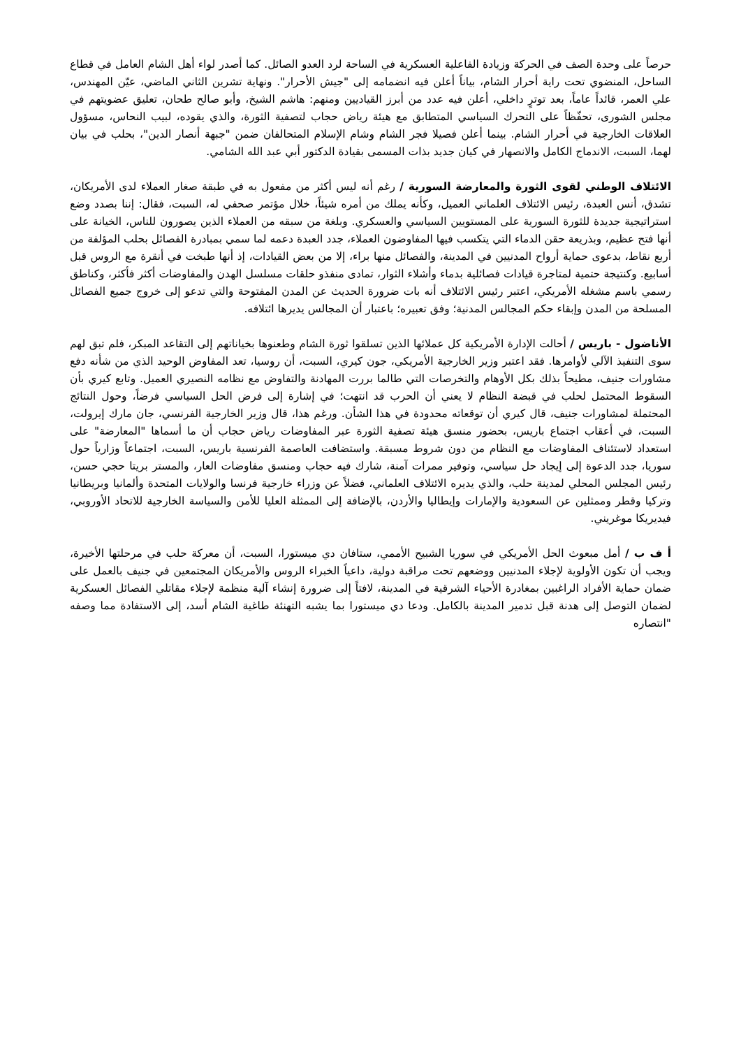حرصاً على وحدة الصف في الحركة وزيادة الفاعلية العسكرية في الساحة لرد العدو الصائل. كما أصدر لواء أهل الشام العامل في قطاع الساحل، المنضوي تحت راية أحرار الشام، بياناً أعلن فيه انضمامه إلى "جيش الأحرار". ونهاية تشرين الثاني الماضي، عيّن المهندس، علي العمر، قائداً عاماً، بعد توترٍ داخلي، أعلن فيه عدد من أبرز القياديين ومنهم: هاشم الشيخ، وأبو صالح طحان، تعليق عضويتهم في مجلس الشورى، تحفّظاً على التحرك السياسي المتطابق مع هيئة رياض حجاب لتصفية الثورة، والذي يقوده، لبيب النحاس، مسؤول العلاقات الخارجية في أحرار الشام. بينما أعلن فصيلا فجر الشام وشام الإسلام المتحالفان ضمن "جبهة أنصار الدين"، بحلب في بيان لهما، السبت، الاندماج الكامل والانصهار في كيان جديد بذات المسمى بقيادة الدكتور أبي عبد الله الشامي.
الائتلاف الوطني لقوى الثورة والمعارضة السورية / رغم أنه ليس أكثر من مفعول به في طبقة صغار العملاء لدى الأمريكان، تشدق، أنس العبدة، رئيس الائتلاف العلماني العميل، وكأنه يملك من أمره شيئاً، خلال مؤتمر صحفي له، السبت، فقال: إننا بصدد وضع استراتيجية جديدة للثورة السورية على المستويين السياسي والعسكري. وبلغة من سبقه من العملاء الذين يصورون للناس، الخيانة على أنها فتح عظيم، وبذريعة حقن الدماء التي يتكسب فيها المفاوضون العملاء، جدد العبدة دعمه لما سمي بمبادرة الفصائل بحلب المؤلفة من أربع نقاط، بدعوى حماية أرواح المدنيين في المدينة، والفصائل منها براء، إلا من بعض القيادات، إذ أنها طبخت في أنقرة مع الروس قبل أسابيع. وكنتيجة حتمية لمتاجرة قيادات فصائلية بدماء وأشلاء الثوار، تمادى منفذو حلقات مسلسل الهدن والمفاوضات أكثر فأكثر، وكناطق رسمي باسم مشغله الأمريكي، اعتبر رئيس الائتلاف أنه بات ضرورة الحديث عن المدن المفتوحة والتي تدعو إلى خروج جميع الفصائل المسلحة من المدن وإبقاء حكم المجالس المدنية؛ وفق تعبيره؛ باعتبار أن المجالس يديرها ائتلافه.
الأناضول - باريس / أحالت الإدارة الأمريكية كل عملائها الذين تسلقوا ثورة الشام وطعنوها بخياناتهم إلى التقاعد المبكر، فلم تبق لهم سوى التنفيذ الآلي لأوامرها. فقد اعتبر وزير الخارجية الأمريكي، جون كيري، السبت، أن روسيا، تعد المفاوض الوحيد الذي من شأنه دفع مشاورات جنيف، مطيحاً بذلك بكل الأوهام والتخرصات التي طالما بررت المهادنة والتفاوض مع نظامه النصيري العميل. وتابع كيري بأن السقوط المحتمل لحلب في قبضة النظام لا يعني أن الحرب قد انتهت؛ في إشارة إلى فرض الحل السياسي فرضاً، وحول النتائج المحتملة لمشاورات جنيف، قال كيري أن توقعاته محدودة في هذا الشأن. ورغم هذا، قال وزير الخارجية الفرنسي، جان مارك إيرولت، السبت، في أعقاب اجتماع باريس، بحضور منسق هيئة تصفية الثورة عبر المفاوضات رياض حجاب أن ما أسماها "المعارضة" على استعداد لاستئناف المفاوضات مع النظام من دون شروط مسبقة. واستضافت العاصمة الفرنسية باريس، السبت، اجتماعاً وزارياً حول سوريا، جدد الدعوة إلى إيجاد حل سياسي، وتوفير ممرات آمنة، شارك فيه حجاب ومنسق مفاوضات العار، والمستر بريتا حجي حسن، رئيس المجلس المحلي لمدينة حلب، والذي يديره الائتلاف العلماني، فضلاً عن وزراء خارجية فرنسا والولايات المتحدة وألمانيا وبريطانيا وتركيا وقطر وممثلين عن السعودية والإمارات وإيطاليا والأردن، بالإضافة إلى الممثلة العليا للأمن والسياسة الخارجية للاتحاد الأوروبي، فيديريكا موغريني.
أ ف ب / أمل مبعوث الحل الأمريكي في سوريا الشبيح الأممي، ستافان دي ميستورا، السبت، أن معركة حلب في مرحلتها الأخيرة، ويجب أن تكون الأولوية لإجلاء المدنيين ووضعهم تحت مراقبة دولية، داعياً الخبراء الروس والأمريكان المجتمعين في جنيف بالعمل على ضمان حماية الأفراد الراغبين بمغادرة الأحياء الشرقية في المدينة، لافتاً إلى ضرورة إنشاء آلية منظمة لإجلاء مقاتلي الفصائل العسكرية لضمان التوصل إلى هدنة قبل تدمير المدينة بالكامل. ودعا دي ميستورا بما يشبه التهنئة طاغية الشام أسد، إلى الاستفادة مما وصفه "انتصاره